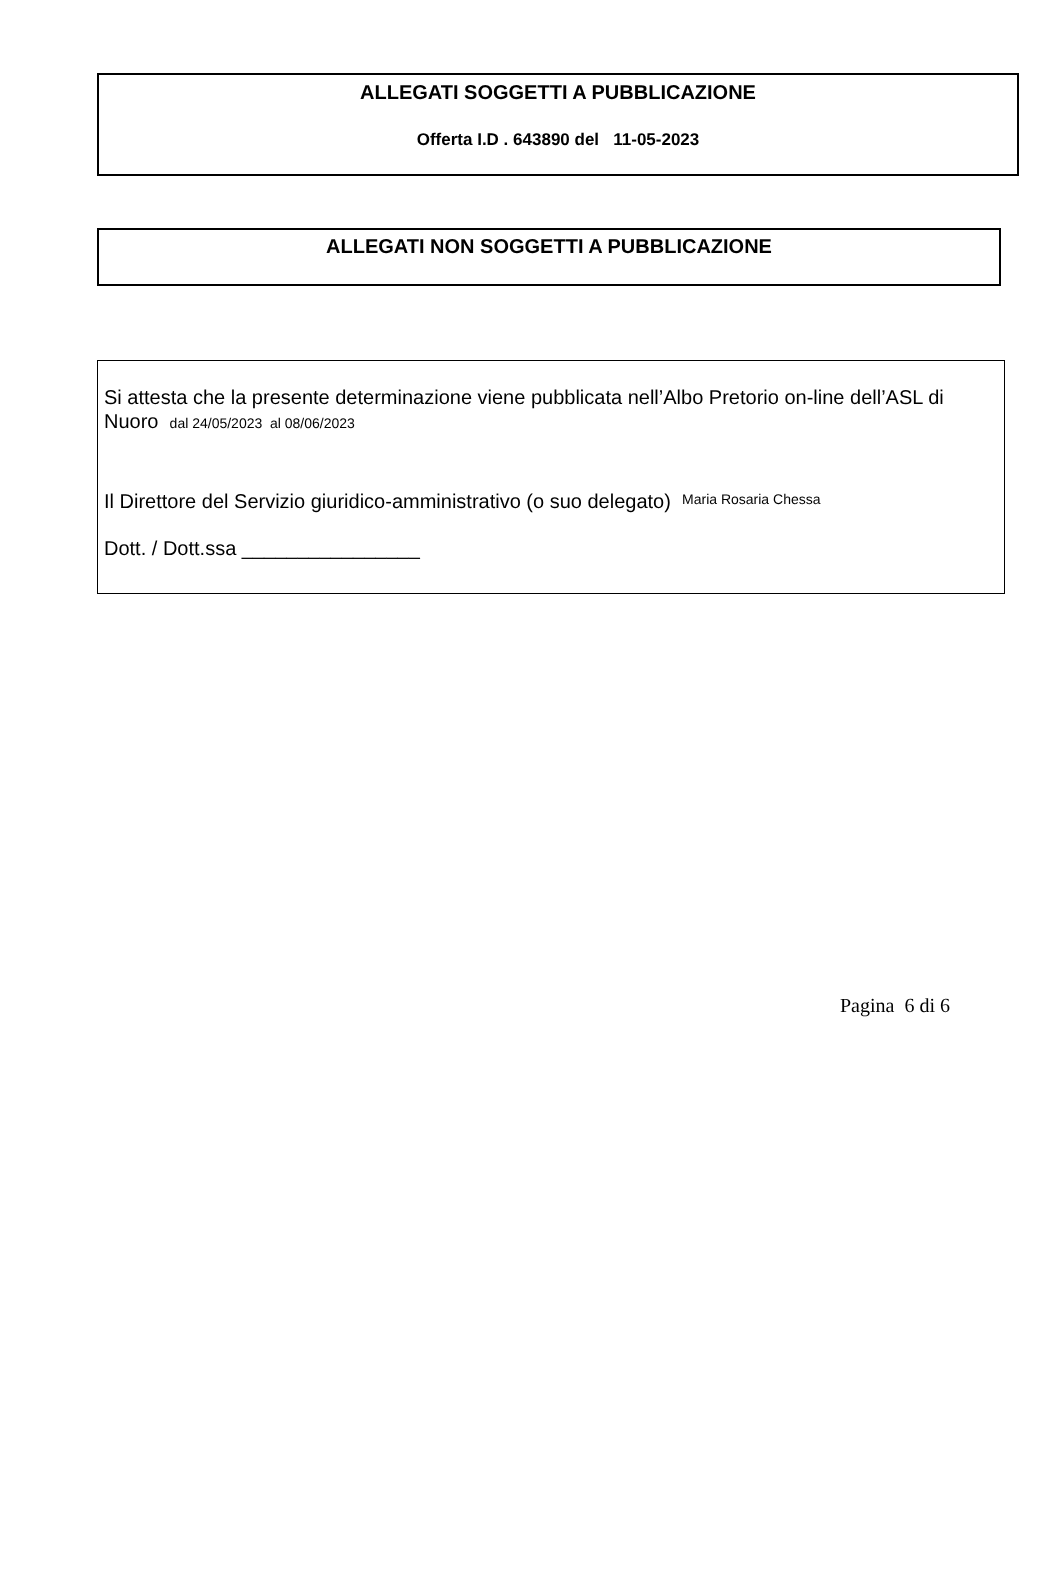ALLEGATI SOGGETTI A PUBBLICAZIONE
Offerta I.D . 643890 del 11-05-2023
ALLEGATI NON SOGGETTI A PUBBLICAZIONE
Si attesta che la presente determinazione viene pubblicata nell’Albo Pretorio on-line dell’ASL di Nuoro dal 24/05/2023 al 08/06/2023
Il Direttore del Servizio giuridico-amministrativo (o suo delegato) Maria Rosaria Chessa
Dott. / Dott.ssa ________________
Pagina 6 di 6